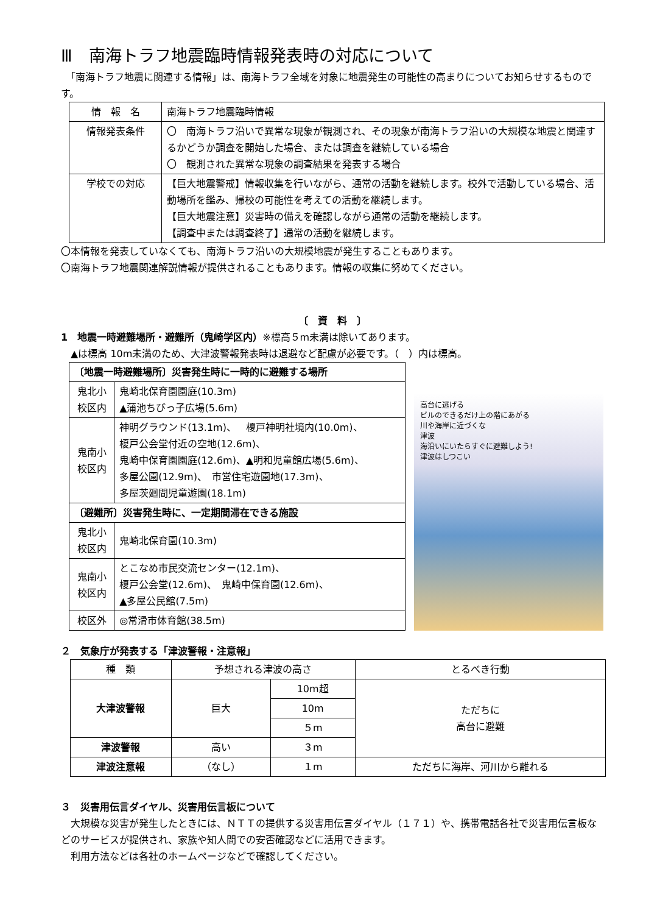Ⅲ　南海トラフ地震臨時情報発表時の対応について
　「南海トラフ地震に関連する情報」は、南海トラフ全域を対象に地震発生の可能性の高まりについてお知らせするものです。
| 情 報 名 | 南海トラフ地震臨時情報 |
| 情報発表条件 | 〇 南海トラフ沿いで異常な現象が観測され、その現象が南海トラフ沿いの大規模な地震と関連するかどうか調査を開始した場合、または調査を継続している場合 〇 観測された異常な現象の調査結果を発表する場合 |
| 学校での対応 | 【巨大地震警戒】情報収集を行いながら、通常の活動を継続します。校外で活動している場合、活動場所を鑑み、帰校の可能性を考えての活動を継続します。 【巨大地震注意】災害時の備えを確認しながら通常の活動を継続します。 【調査中または調査終了】通常の活動を継続します。 |
〇本情報を発表していなくても、南海トラフ沿いの大規模地震が発生することもあります。
〇南海トラフ地震関連解説情報が提供されることもあります。情報の収集に努めてください。
〔　資　料　〕
1　地震一時避難場所・避難所（鬼崎学区内）※標高５m未満は除いてあります。
　▲は標高 10m未満のため、大津波警報発表時は退避など配慮が必要です。（　）内は標高。
| 〔地震一時避難場所〕災害発生時に一時的に避難する場所 | |
| 鬼北小 校区内 | 鬼崎北保育園園庭(10.3m) ▲蒲池ちびっ子広場(5.6m) |
| 鬼南小 校区内 | 神明グラウンド(13.1m)、 榎戸神明社境内(10.0m)、 榎戸公会堂付近の空地(12.6m)、 鬼崎中保育園園庭(12.6m)、▲明和児童館広場(5.6m)、 多屋公園(12.9m)、 市営住宅遊園地(17.3m)、 多屋茨廻間児童遊園(18.1m) |
| 〔避難所〕災害発生時に、一定期間滞在できる施設 | |
| 鬼北小 校区内 | 鬼崎北保育園(10.3m) |
| 鬼南小 校区内 | とこなめ市民交流センター(12.1m)、 榎戸公会堂(12.6m)、 鬼崎中保育園(12.6m)、 ▲多屋公民館(7.5m) |
| 校区外 | ◎常滑市体育館(38.5m) |
高台に逃げる
ビルのできるだけ上の階にあがる
川や海岸に近づくな
津波
海沿いにいたらすぐに避難しよう!
津波はしつこい
２　気象庁が発表する「津波警報・注意報」
| 種 類 | 予想される津波の高さ | | とるべき行動 |
| 大津波警報 | 巨大 | 10m超 | ただちに 高台に避難 |
| | | 10m | |
| | | ５m | |
| 津波警報 | 高い | ３m | |
| 津波注意報 | （なし） | １m | ただちに海岸、河川から離れる |
３　災害用伝言ダイヤル、災害用伝言板について
　大規模な災害が発生したときには、ＮＴＴの提供する災害用伝言ダイヤル（１７１）や、携帯電話各社で災害用伝言板などのサービスが提供され、家族や知人間での安否確認などに活用できます。
　利用方法などは各社のホームページなどで確認してください。